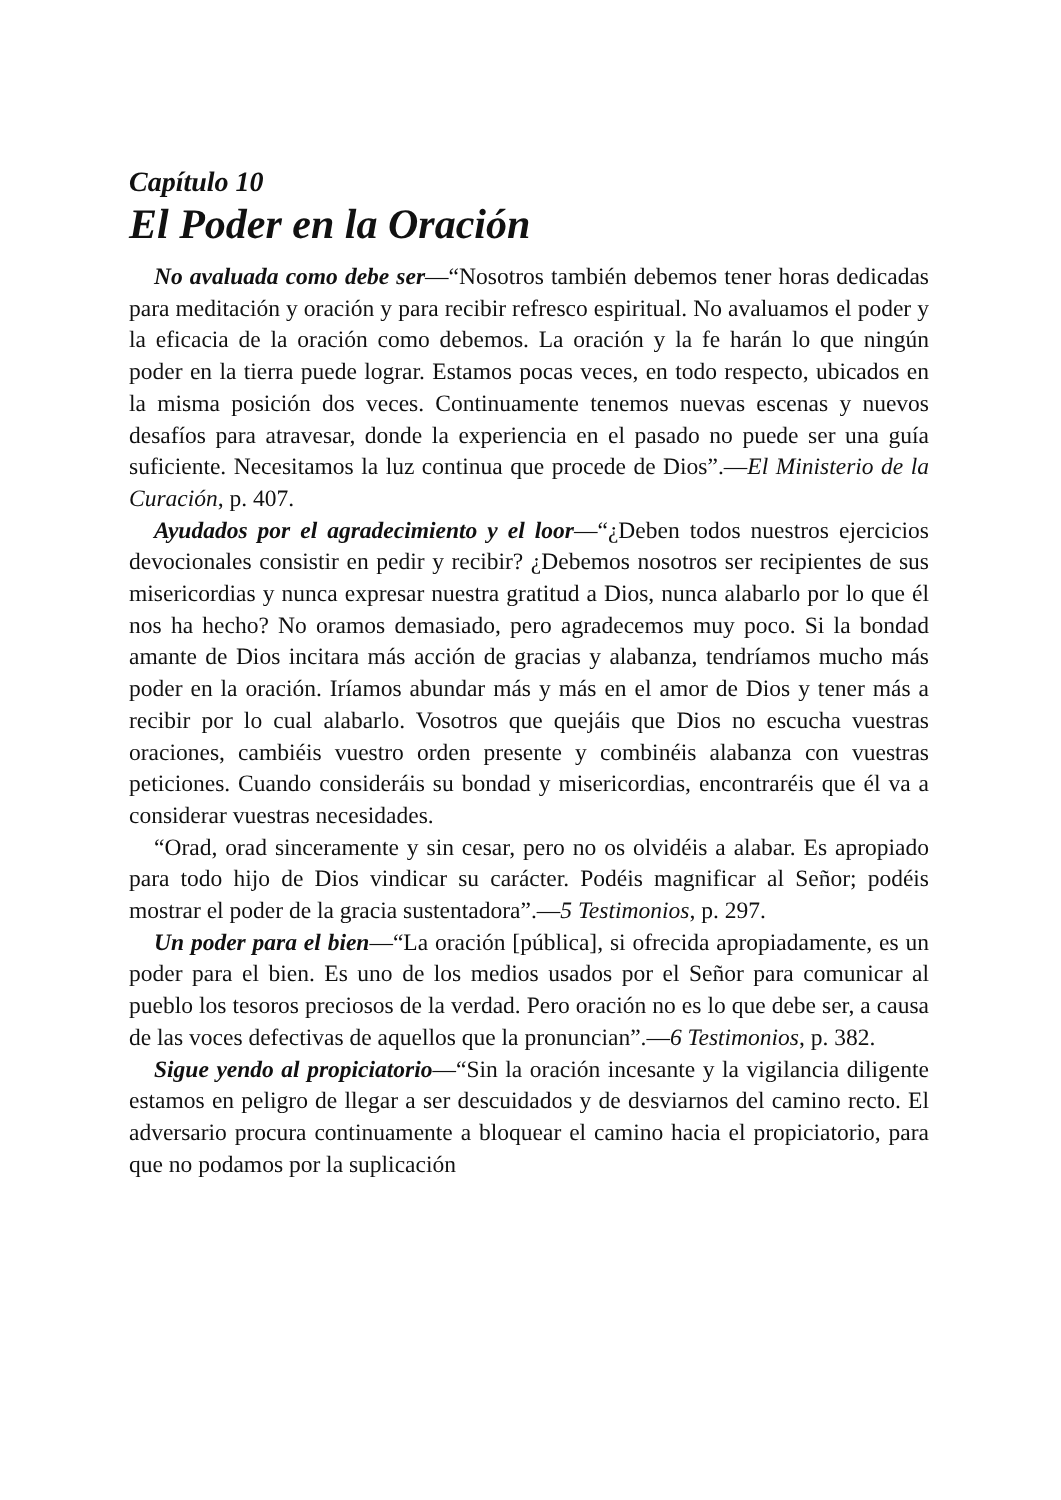Capítulo 10
El Poder en la Oración
No avaluada como debe ser—“Nosotros también debemos tener horas dedicadas para meditación y oración y para recibir refresco espiritual. No avaluamos el poder y la eficacia de la oración como debemos. La oración y la fe harán lo que ningún poder en la tierra puede lograr. Estamos pocas veces, en todo respecto, ubicados en la misma posición dos veces. Continuamente tenemos nuevas escenas y nuevos desafíos para atravesar, donde la experiencia en el pasado no puede ser una guía suficiente. Necesitamos la luz continua que procede de Dios”.—El Ministerio de la Curación, p. 407.
Ayudados por el agradecimiento y el loor—“¿Deben todos nuestros ejercicios devocionales consistir en pedir y recibir? ¿Debemos nosotros ser recipientes de sus misericordias y nunca expresar nuestra gratitud a Dios, nunca alabarlo por lo que él nos ha hecho? No oramos demasiado, pero agradecemos muy poco. Si la bondad amante de Dios incitara más acción de gracias y alabanza, tendríamos mucho más poder en la oración. Iríamos abundar más y más en el amor de Dios y tener más a recibir por lo cual alabarlo. Vosotros que quejáis que Dios no escucha vuestras oraciones, cambiéis vuestro orden presente y combinéis alabanza con vuestras peticiones. Cuando consideráis su bondad y misericordias, encontraréis que él va a considerar vuestras necesidades.
“Orad, orad sinceramente y sin cesar, pero no os olvidéis a alabar. Es apropiado para todo hijo de Dios vindicar su carácter. Podéis magnificar al Señor; podéis mostrar el poder de la gracia sustentadora”.—5 Testimonios, p. 297.
Un poder para el bien—“La oración [pública], si ofrecida apropiadamente, es un poder para el bien. Es uno de los medios usados por el Señor para comunicar al pueblo los tesoros preciosos de la verdad. Pero oración no es lo que debe ser, a causa de las voces defectivas de aquellos que la pronuncian”.—6 Testimonios, p. 382.
Sigue yendo al propiciatorio—“Sin la oración incesante y la vigilancia diligente estamos en peligro de llegar a ser descuidados y de desviarnos del camino recto. El adversario procura continuamente a bloquear el camino hacia el propiciatorio, para que no podamos por la suplicación